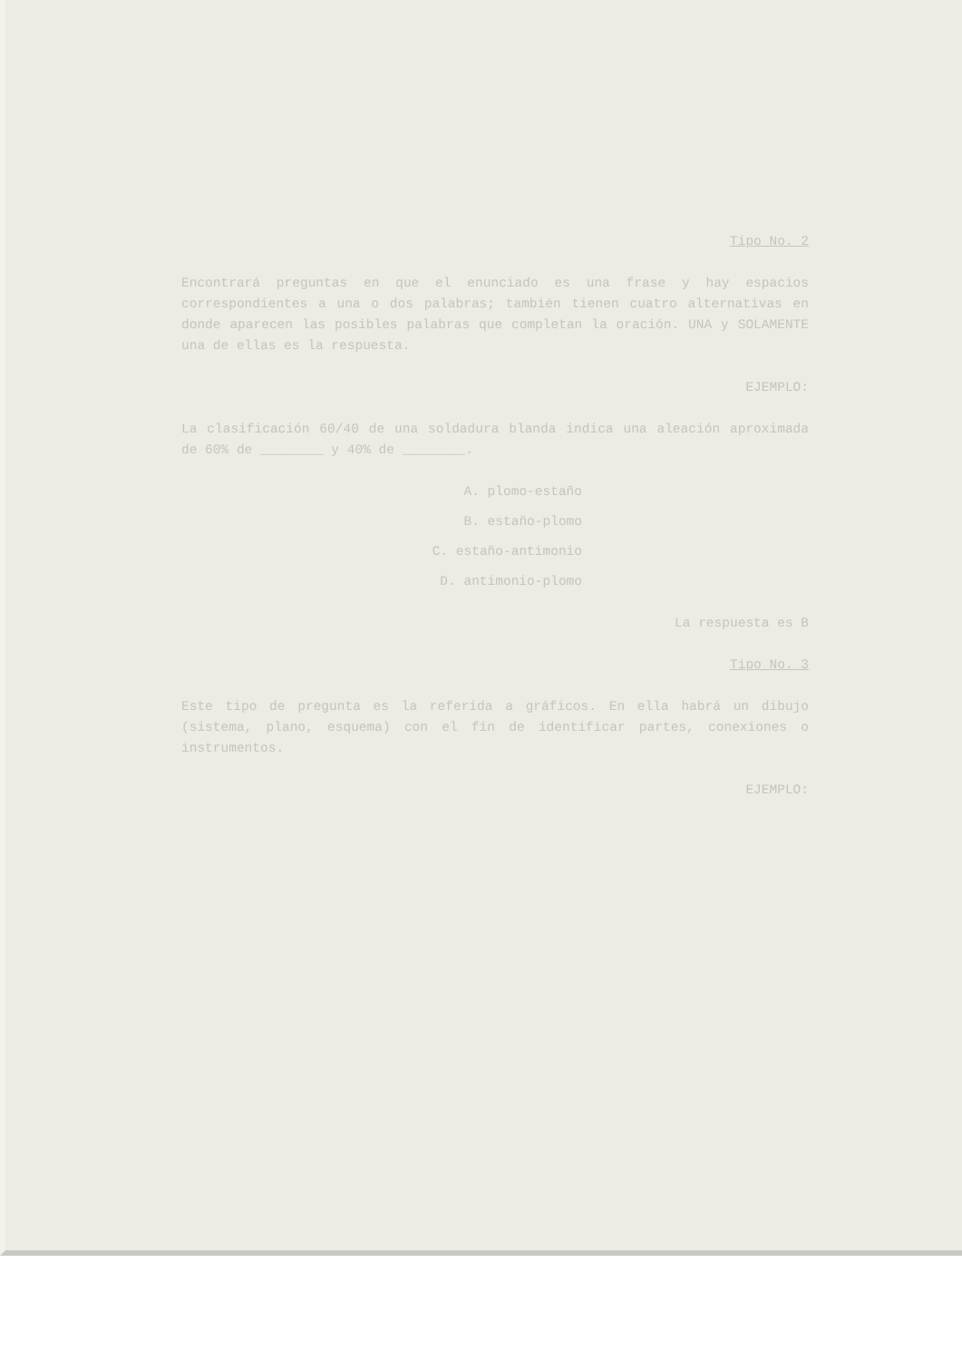Tipo No. 2
Encontrará preguntas en que el enunciado es una frase y hay espacios correspondientes a una o dos palabras; también tienen cuatro alternativas en donde aparecen las posibles palabras que completan la oración. UNA y SOLAMENTE una de ellas es la respuesta.
EJEMPLO:
La clasificación 60/40 de una soldadura blanda indica una aleación aproximada de 60% de ________ y 40% de ________.
A. plomo-estaño
B. estaño-plomo
C. estaño-antimonio
D. antimonio-plomo
La respuesta es B
Tipo No. 3
Este tipo de pregunta es la referida a gráficos. En ella habrá un dibujo (sistema, plano, esquema) con el fin de identificar partes, conexiones o instrumentos.
EJEMPLO: